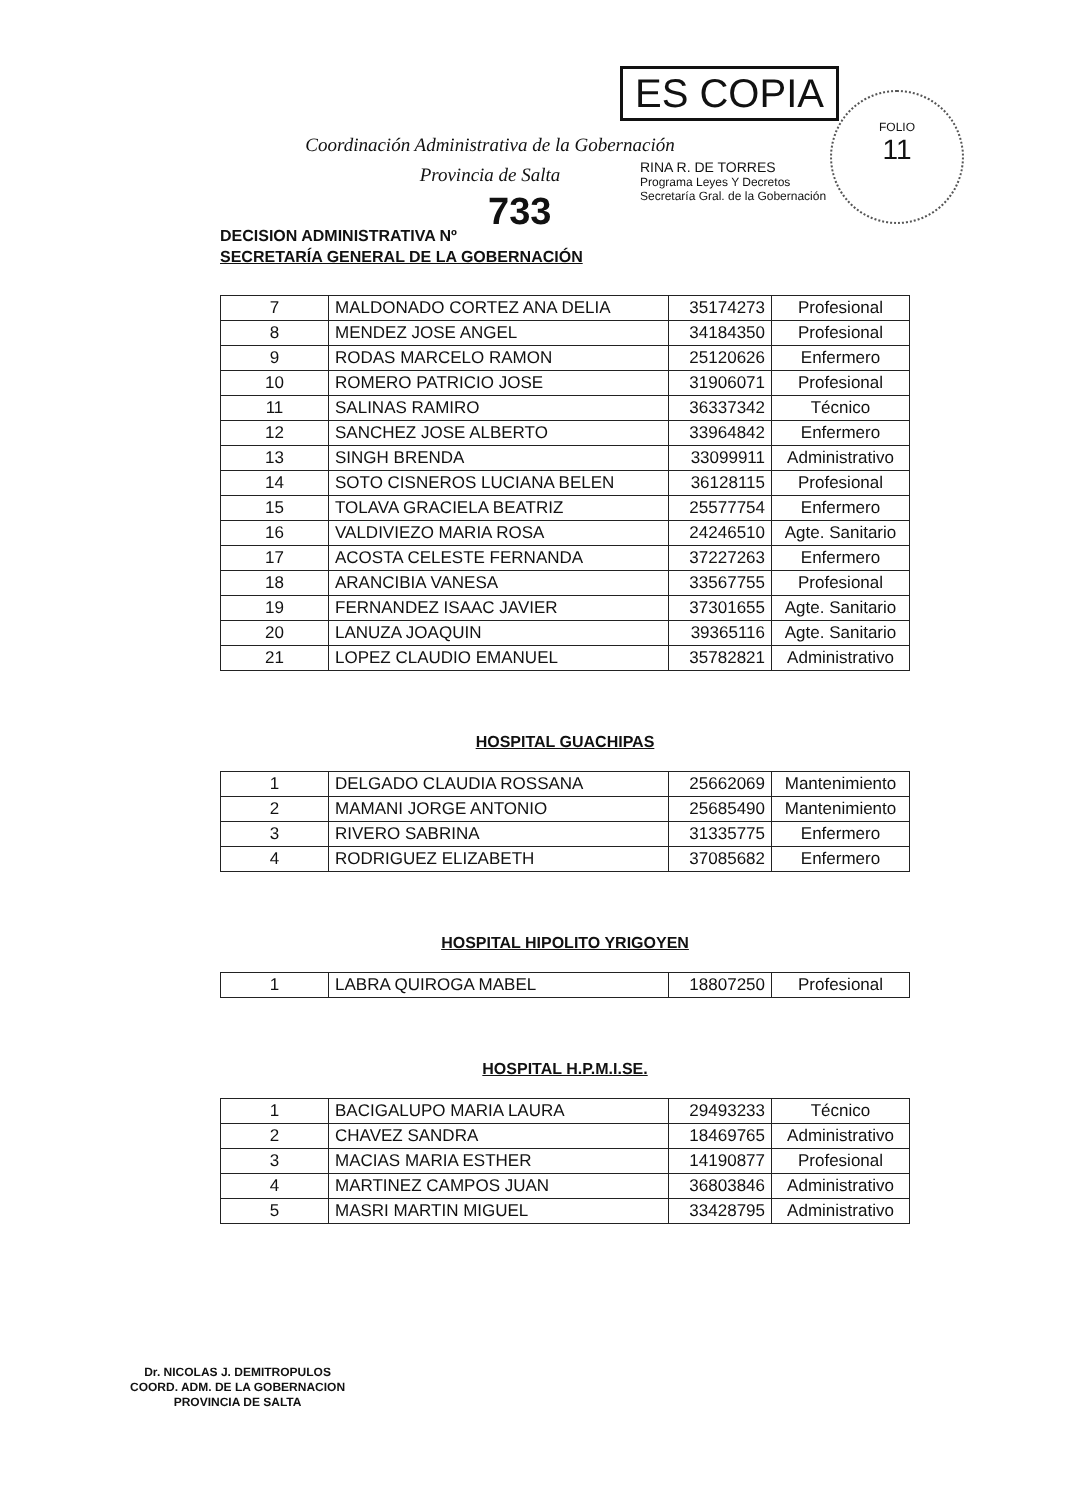Coordinación Administrativa de la Gobernación
Provincia de Salta
ES COPIA
RINA R. DE TORRES
Programa Leyes Y Decretos
Secretaría Gral. de la Gobernación
FOLIO
11
733
DECISION ADMINISTRATIVA Nº
SECRETARÍA GENERAL DE LA GOBERNACIÓN
| 7 | MALDONADO CORTEZ ANA DELIA | 35174273 | Profesional |
| 8 | MENDEZ JOSE ANGEL | 34184350 | Profesional |
| 9 | RODAS MARCELO RAMON | 25120626 | Enfermero |
| 10 | ROMERO PATRICIO JOSE | 31906071 | Profesional |
| 11 | SALINAS RAMIRO | 36337342 | Técnico |
| 12 | SANCHEZ JOSE ALBERTO | 33964842 | Enfermero |
| 13 | SINGH BRENDA | 33099911 | Administrativo |
| 14 | SOTO CISNEROS LUCIANA BELEN | 36128115 | Profesional |
| 15 | TOLAVA GRACIELA BEATRIZ | 25577754 | Enfermero |
| 16 | VALDIVIEZO MARIA ROSA | 24246510 | Agte. Sanitario |
| 17 | ACOSTA CELESTE FERNANDA | 37227263 | Enfermero |
| 18 | ARANCIBIA VANESA | 33567755 | Profesional |
| 19 | FERNANDEZ ISAAC JAVIER | 37301655 | Agte. Sanitario |
| 20 | LANUZA JOAQUIN | 39365116 | Agte. Sanitario |
| 21 | LOPEZ CLAUDIO EMANUEL | 35782821 | Administrativo |
HOSPITAL GUACHIPAS
| 1 | DELGADO CLAUDIA ROSSANA | 25662069 | Mantenimiento |
| 2 | MAMANI JORGE ANTONIO | 25685490 | Mantenimiento |
| 3 | RIVERO SABRINA | 31335775 | Enfermero |
| 4 | RODRIGUEZ ELIZABETH | 37085682 | Enfermero |
HOSPITAL HIPOLITO YRIGOYEN
| 1 | LABRA QUIROGA MABEL | 18807250 | Profesional |
HOSPITAL H.P.M.I.SE.
| 1 | BACIGALUPO MARIA LAURA | 29493233 | Técnico |
| 2 | CHAVEZ SANDRA | 18469765 | Administrativo |
| 3 | MACIAS MARIA ESTHER | 14190877 | Profesional |
| 4 | MARTINEZ CAMPOS JUAN | 36803846 | Administrativo |
| 5 | MASRI MARTIN MIGUEL | 33428795 | Administrativo |
Dr. NICOLAS J. DEMITROPULOS
COORD. ADM. DE LA GOBERNACION
PROVINCIA DE SALTA